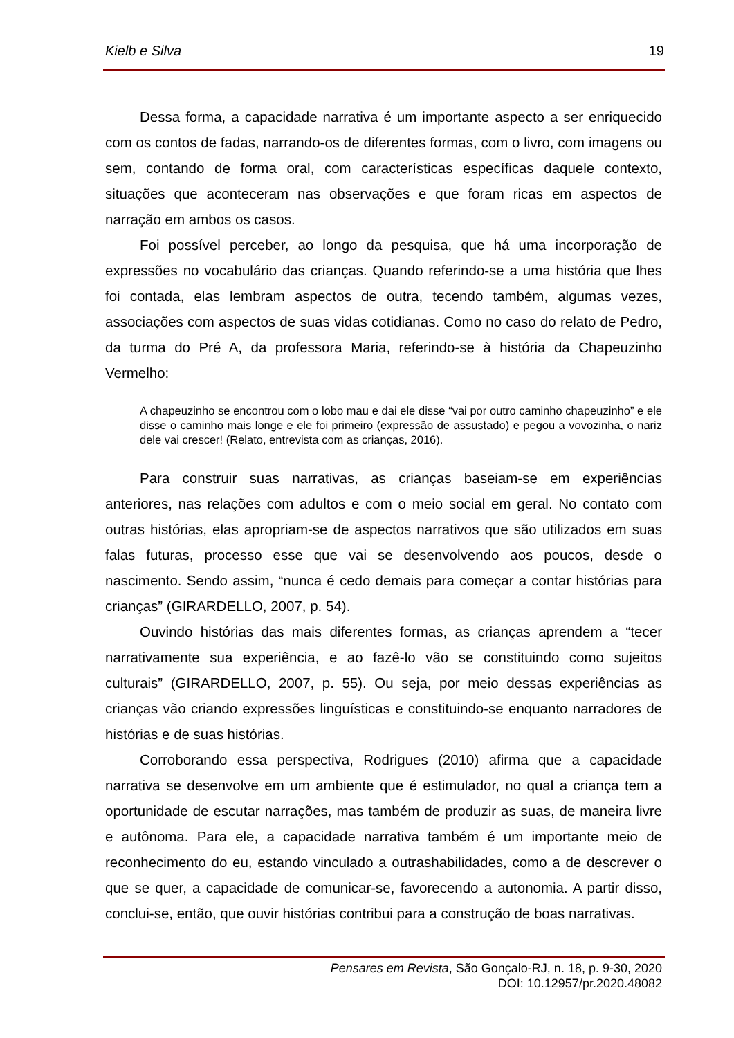Kielb e Silva 19
Dessa forma, a capacidade narrativa é um importante aspecto a ser enriquecido com os contos de fadas, narrando-os de diferentes formas, com o livro, com imagens ou sem, contando de forma oral, com características específicas daquele contexto, situações que aconteceram nas observações e que foram ricas em aspectos de narração em ambos os casos.
Foi possível perceber, ao longo da pesquisa, que há uma incorporação de expressões no vocabulário das crianças. Quando referindo-se a uma história que lhes foi contada, elas lembram aspectos de outra, tecendo também, algumas vezes, associações com aspectos de suas vidas cotidianas. Como no caso do relato de Pedro, da turma do Pré A, da professora Maria, referindo-se à história da Chapeuzinho Vermelho:
A chapeuzinho se encontrou com o lobo mau e dai ele disse “vai por outro caminho chapeuzinho” e ele disse o caminho mais longe e ele foi primeiro (expressão de assustado) e pegou a vovozinha, o nariz dele vai crescer! (Relato, entrevista com as crianças, 2016).
Para construir suas narrativas, as crianças baseiam-se em experiências anteriores, nas relações com adultos e com o meio social em geral. No contato com outras histórias, elas apropriam-se de aspectos narrativos que são utilizados em suas falas futuras, processo esse que vai se desenvolvendo aos poucos, desde o nascimento. Sendo assim, “nunca é cedo demais para começar a contar histórias para crianças” (GIRARDELLO, 2007, p. 54).
Ouvindo histórias das mais diferentes formas, as crianças aprendem a “tecer narrativamente sua experiência, e ao fazê-lo vão se constituindo como sujeitos culturais” (GIRARDELLO, 2007, p. 55). Ou seja, por meio dessas experiências as crianças vão criando expressões linguísticas e constituindo-se enquanto narradores de histórias e de suas histórias.
Corroborando essa perspectiva, Rodrigues (2010) afirma que a capacidade narrativa se desenvolve em um ambiente que é estimulador, no qual a criança tem a oportunidade de escutar narrações, mas também de produzir as suas, de maneira livre e autônoma. Para ele, a capacidade narrativa também é um importante meio de reconhecimento do eu, estando vinculado a outrashabilidades, como a de descrever o que se quer, a capacidade de comunicar-se, favorecendo a autonomia. A partir disso, conclui-se, então, que ouvir histórias contribui para a construção de boas narrativas.
Pensares em Revista, São Gonçalo-RJ, n. 18, p. 9-30, 2020
DOI: 10.12957/pr.2020.48082